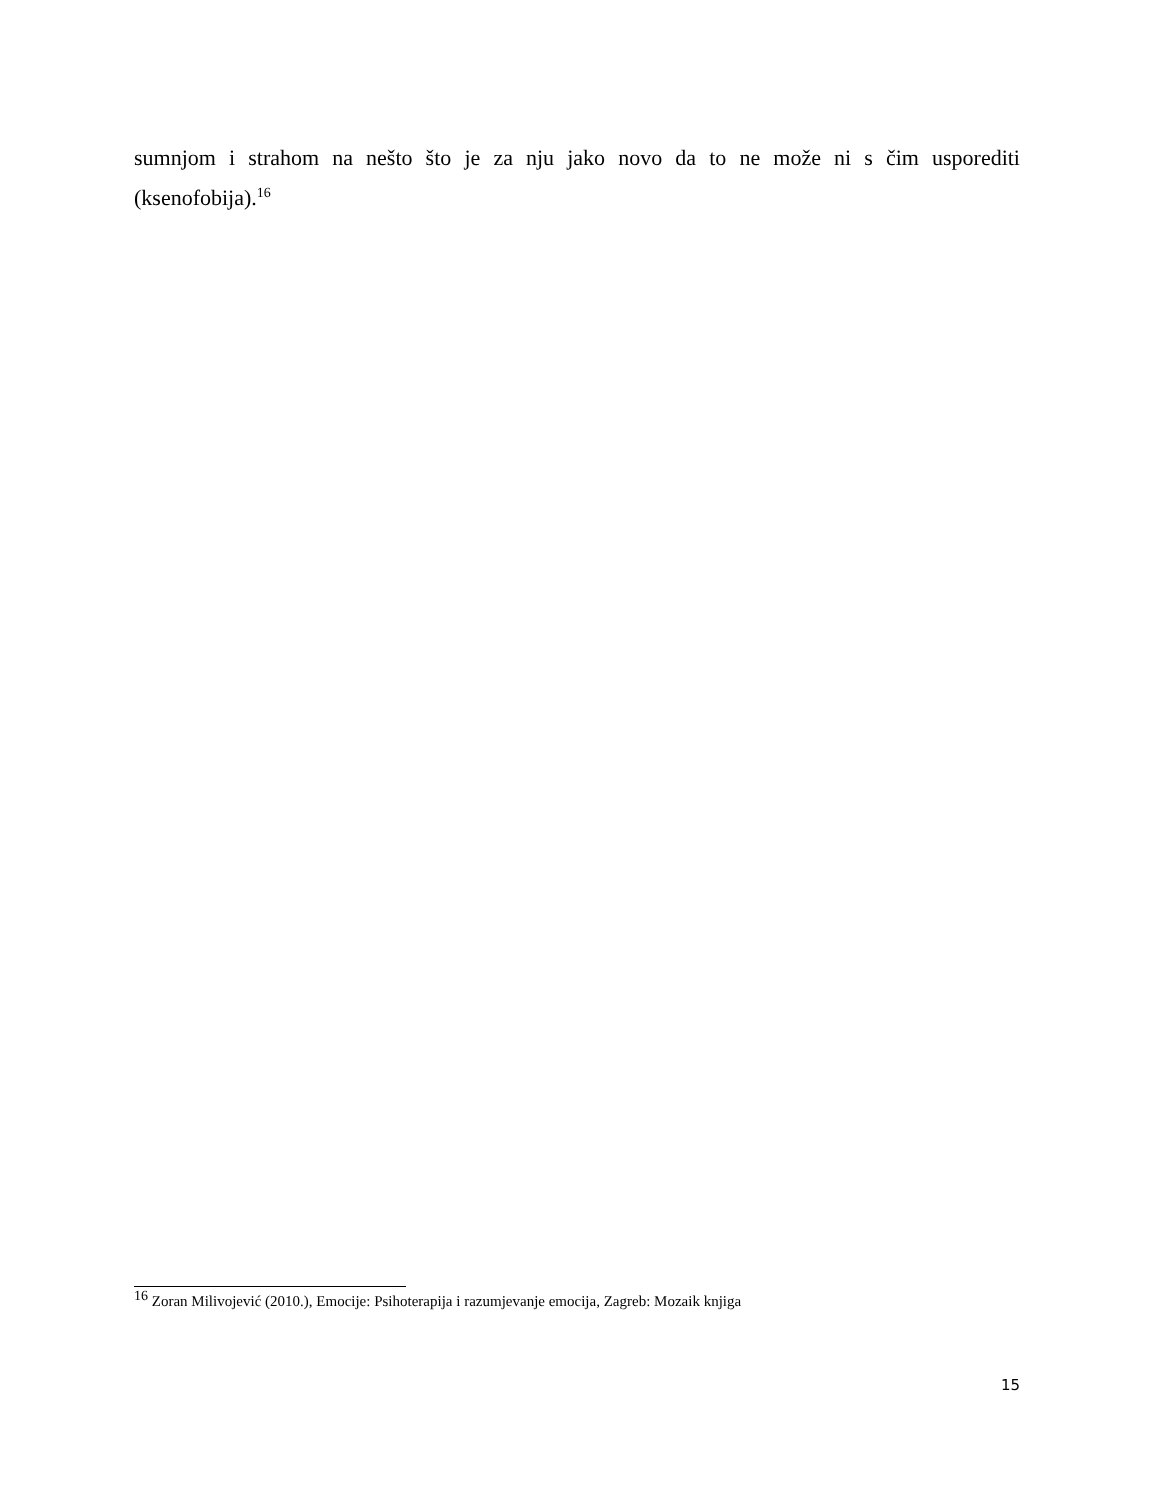sumnjom i strahom na nešto što je za nju jako novo da to ne može ni s čim usporediti (ksenofobija).<sup>16</sup>
<sup>16</sup> Zoran Milivojević (2010.), Emocije: Psihoterapija i razumjevanje emocija, Zagreb: Mozaik knjiga
15